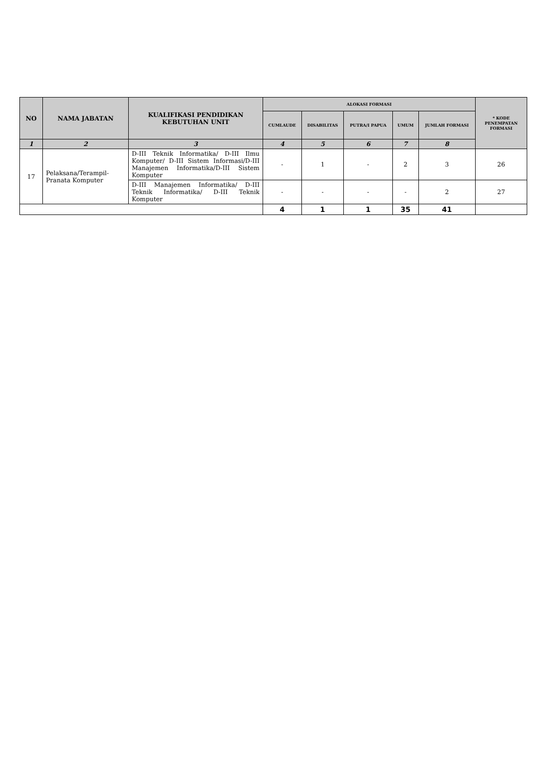| NO | NAMA JABATAN | KUALIFIKASI PENDIDIKAN KEBUTUHAN UNIT | ALOKASI FORMASI | | | | | * KODE PENEMPATAN FORMASI |
| --- | --- | --- | --- | --- | --- | --- | --- | --- |
| | | | CUMLAUDE | DISABILITAS | PUTRA/I PAPUA | UMUM | JUMLAH FORMASI | |
| 1 | 2 | 3 | 4 | 5 | 6 | 7 | 8 | |
| 17 | Pelaksana/Terampil-Pranata Komputer | D-III Teknik Informatika/ D-III Ilmu Komputer/ D-III Sistem Informasi/D-III Manajemen Informatika/D-III Sistem Komputer | - | 1 | - | 2 | 3 | 26 |
| | | D-III Manajemen Informatika/ D-III Teknik Informatika/ D-III Teknik Komputer | - | - | - | - | 2 | 27 |
| | | | 4 | 1 | 1 | 35 | 41 | |